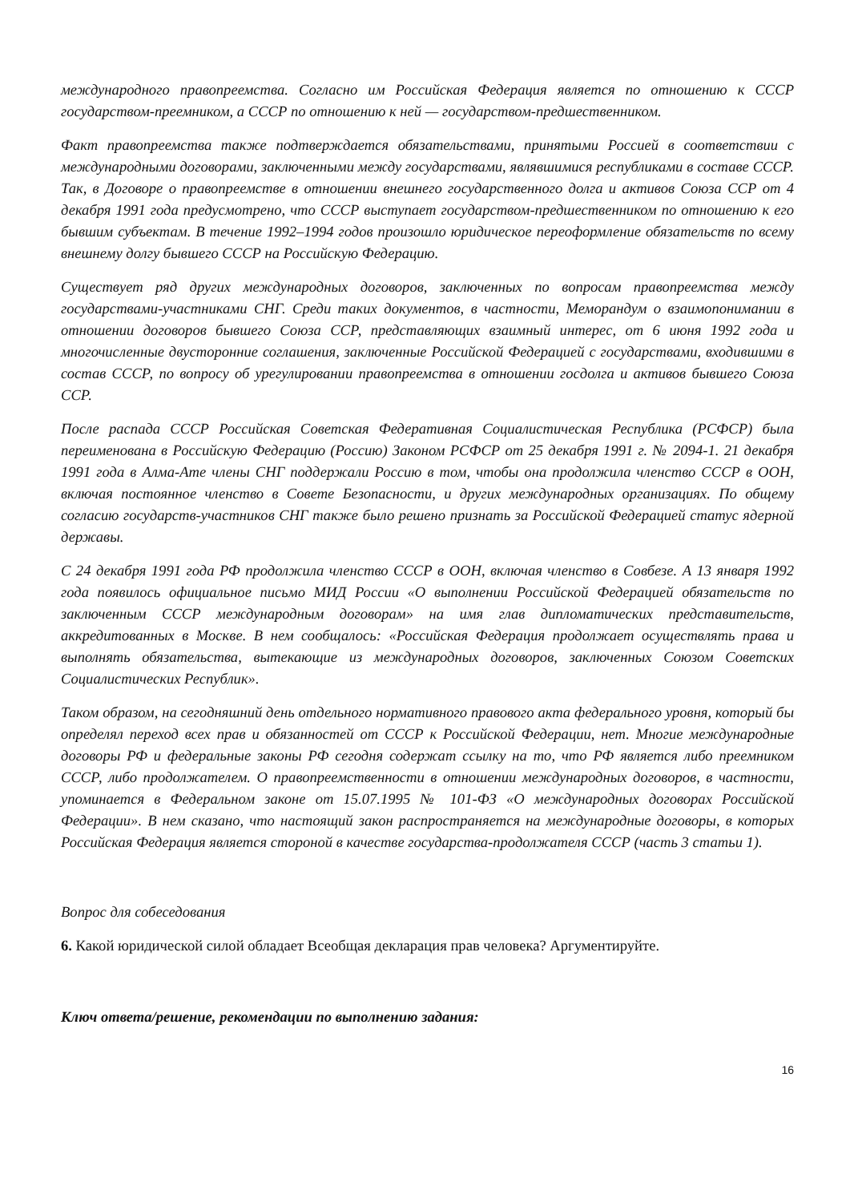международного правопреемства. Согласно им Российская Федерация является по отношению к СССР государством-преемником, а СССР по отношению к ней — государством-предшественником.
Факт правопреемства также подтверждается обязательствами, принятыми Россией в соответствии с международными договорами, заключенными между государствами, являвшимися республиками в составе СССР. Так, в Договоре о правопреемстве в отношении внешнего государственного долга и активов Союза ССР от 4 декабря 1991 года предусмотрено, что СССР выступает государством-предшественником по отношению к его бывшим субъектам. В течение 1992–1994 годов произошло юридическое переоформление обязательств по всему внешнему долгу бывшего СССР на Российскую Федерацию.
Существует ряд других международных договоров, заключенных по вопросам правопреемства между государствами-участниками СНГ. Среди таких документов, в частности, Меморандум о взаимопонимании в отношении договоров бывшего Союза ССР, представляющих взаимный интерес, от 6 июня 1992 года и многочисленные двусторонние соглашения, заключенные Российской Федерацией с государствами, входившими в состав СССР, по вопросу об урегулировании правопреемства в отношении госдолга и активов бывшего Союза ССР.
После распада СССР Российская Советская Федеративная Социалистическая Республика (РСФСР) была переименована в Российскую Федерацию (Россию) Законом РСФСР от 25 декабря 1991 г. № 2094-1. 21 декабря 1991 года в Алма-Ате члены СНГ поддержали Россию в том, чтобы она продолжила членство СССР в ООН, включая постоянное членство в Совете Безопасности, и других международных организациях. По общему согласию государств-участников СНГ также было решено признать за Российской Федерацией статус ядерной державы.
С 24 декабря 1991 года РФ продолжила членство СССР в ООН, включая членство в Совбезе. А 13 января 1992 года появилось официальное письмо МИД России «О выполнении Российской Федерацией обязательств по заключенным СССР международным договорам» на имя глав дипломатических представительств, аккредитованных в Москве. В нем сообщалось: «Российская Федерация продолжает осуществлять права и выполнять обязательства, вытекающие из международных договоров, заключенных Союзом Советских Социалистических Республик».
Таком образом, на сегодняшний день отдельного нормативного правового акта федерального уровня, который бы определял переход всех прав и обязанностей от СССР к Российской Федерации, нет. Многие международные договоры РФ и федеральные законы РФ сегодня содержат ссылку на то, что РФ является либо преемником СССР, либо продолжателем. О правопреемственности в отношении международных договоров, в частности, упоминается в Федеральном законе от 15.07.1995 № 101-ФЗ «О международных договорах Российской Федерации». В нем сказано, что настоящий закон распространяется на международные договоры, в которых Российская Федерация является стороной в качестве государства-продолжателя СССР (часть 3 статьи 1).
Вопрос для собеседования
6. Какой юридической силой обладает Всеобщая декларация прав человека? Аргументируйте.
Ключ ответа/решение, рекомендации по выполнению задания:
16